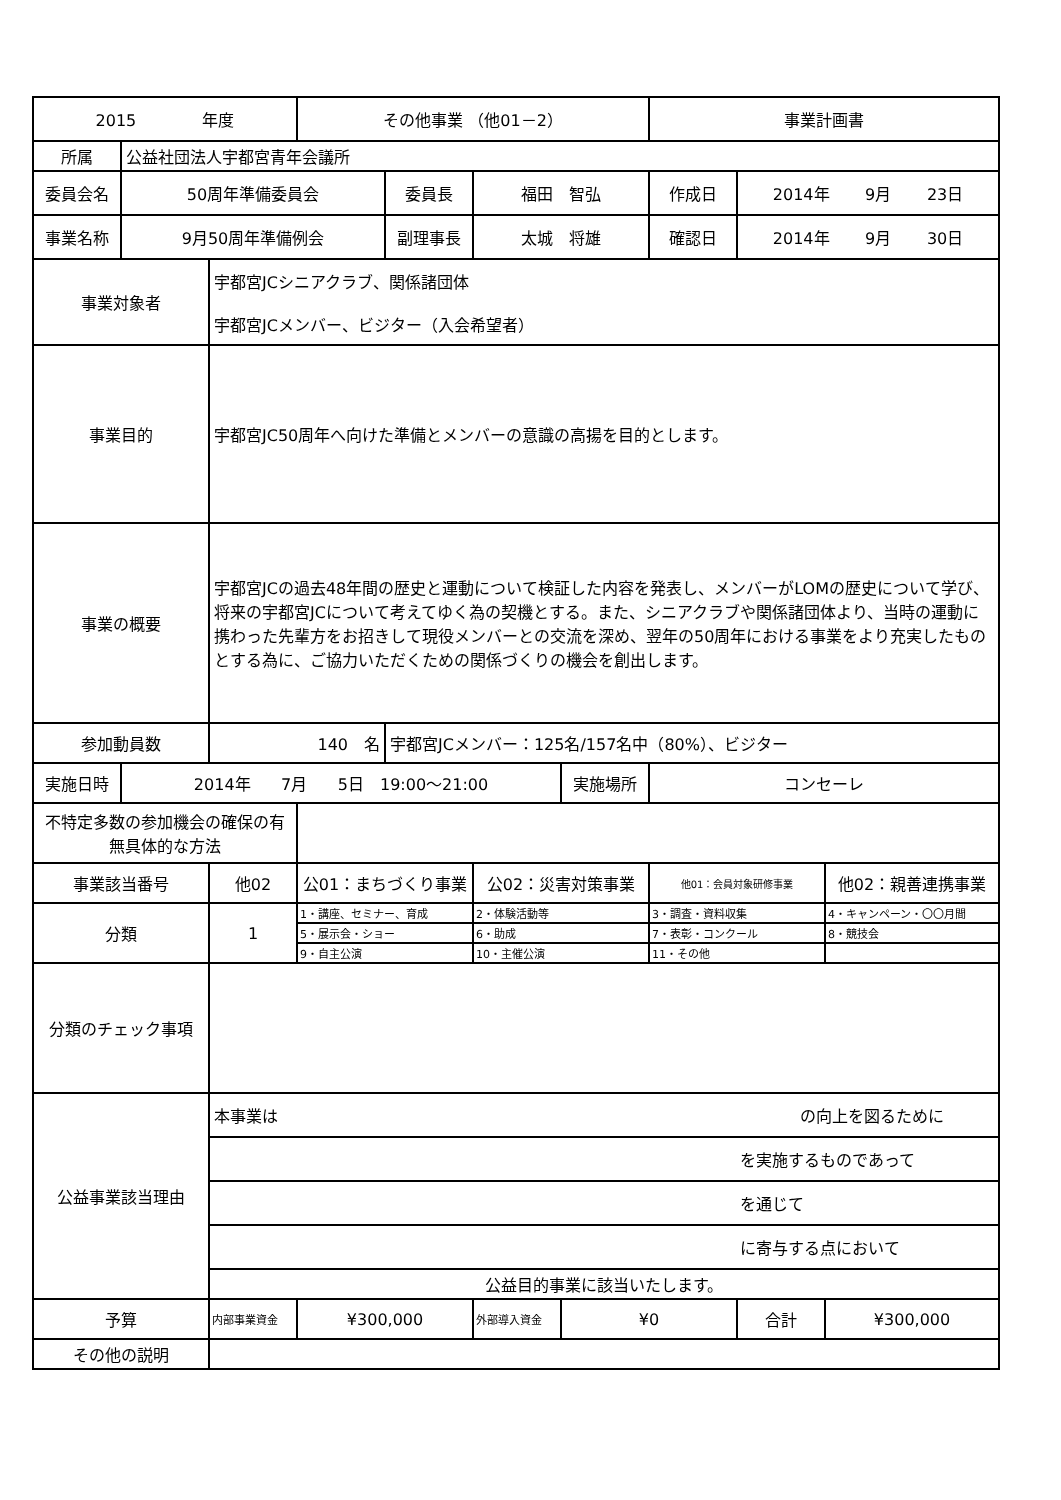| 2015 年度 | | | その他事業 （他01－2） | | | | 事業計画書 | | |
| 所属 | 公益社団法人宇都宮青年会議所 | | | | | | | | |
| 委員会名 | 50周年準備委員会 | | | 委員長 | 福田 智弘 | | 作成日 | 2014年 9月 23日 | |
| 事業名称 | 9月50周年準備例会 | | | 副理事長 | 太城 将雄 | | 確認日 | 2014年 9月 30日 | |
| 事業対象者 | | 宇都宮JCシニアクラブ、関係諸団体 宇都宮JCメンバー、ビジター（入会希望者） | | | | | | | |
| 事業目的 | | 宇都宮JC50周年へ向けた準備とメンバーの意識の高揚を目的とします。 | | | | | | | |
| 事業の概要 | | 宇都宮JCの過去48年間の歴史と運動について検証した内容を発表し、メンバーがLOMの歴史について学び、将来の宇都宮JCについて考えてゆく為の契機とする。また、シニアクラブや関係諸団体より、当時の運動に携わった先輩方をお招きして現役メンバーとの交流を深め、翌年の50周年における事業をより充実したものとする為に、ご協力いただくための関係づくりの機会を創出します。 | | | | | | | |
| 参加動員数 | | 140 名 | | 宇都宮JCメンバー：125名/157名中（80%）、ビジター | | | | | |
| 実施日時 | 2014年 7月 5日 19:00～21:00 | | | | | 実施場所 | コンセーレ | | |
| 不特定多数の参加機会の確保の有無具体的な方法 | | | | | | | | | |
| 事業該当番号 | | 他02 | 公01：まちづくり事業 | | 公02：災害対策事業 | | 他01：会員対象研修事業 | | 他02：親善連携事業 |
| 分類 | | 1 | 1・講座、セミナー、育成 | | 2・体験活動等 | | 3・調査・資料収集 | | 4・キャンペーン・〇〇月間 |
| | | | 5・展示会・ショー | | 6・助成 | | 7・表彰・コンクール | | 8・競技会 |
| | | | 9・自主公演 | | 10・主催公演 | | 11・その他 | | |
| 分類のチェック事項 | | | | | | | | | |
| 公益事業該当理由 | | 本事業は の向上を図るために | | | | | | | |
| | | を実施するものであって | | | | | | | |
| | | を通じて | | | | | | | |
| | | に寄与する点において | | | | | | | |
| | | 公益目的事業に該当いたします。 | | | | | | | |
| 予算 | | 内部事業資金 | ¥300,000 | | 外部導入資金 | ¥0 | | 合計 | ¥300,000 |
| その他の説明 | | | | | | | | | |